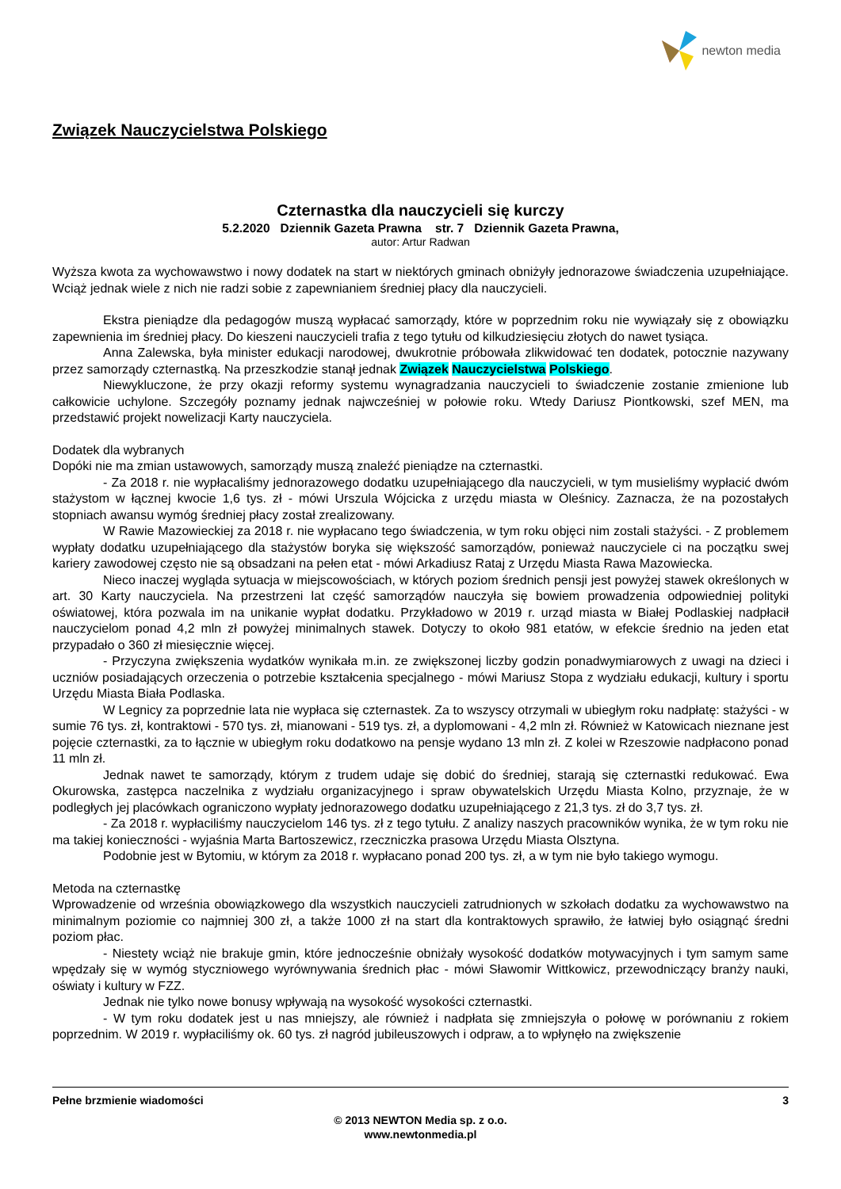newton media
Związek Nauczycielstwa Polskiego
Czternastka dla nauczycieli się kurczy
5.2.2020 Dziennik Gazeta Prawna str. 7 Dziennik Gazeta Prawna,
autor: Artur Radwan
Wyższa kwota za wychowawstwo i nowy dodatek na start w niektórych gminach obniżyły jednorazowe świadczenia uzupełniające. Wciąż jednak wiele z nich nie radzi sobie z zapewnianiem średniej płacy dla nauczycieli.
Ekstra pieniądze dla pedagogów muszą wypłacać samorządy, które w poprzednim roku nie wywiązały się z obowiązku zapewnienia im średniej płacy. Do kieszeni nauczycieli trafia z tego tytułu od kilkudziesięciu złotych do nawet tysiąca.
Anna Zalewska, była minister edukacji narodowej, dwukrotnie próbowała zlikwidować ten dodatek, potocznie nazywany przez samorządy czternastką. Na przeszkodzie stanął jednak Związek Nauczycielstwa Polskiego.
Niewykluczone, że przy okazji reformy systemu wynagradzania nauczycieli to świadczenie zostanie zmienione lub całkowicie uchylone. Szczegóły poznamy jednak najwcześniej w połowie roku. Wtedy Dariusz Piontkowski, szef MEN, ma przedstawić projekt nowelizacji Karty nauczyciela.
Dodatek dla wybranych
Dopóki nie ma zmian ustawowych, samorządy muszą znaleźć pieniądze na czternastki.
- Za 2018 r. nie wypłacaliśmy jednorazowego dodatku uzupełniającego dla nauczycieli, w tym musieliśmy wypłacić dwóm stażystom w łącznej kwocie 1,6 tys. zł - mówi Urszula Wójcicka z urzędu miasta w Oleśnicy. Zaznacza, że na pozostałych stopniach awansu wymóg średniej płacy został zrealizowany.
W Rawie Mazowieckiej za 2018 r. nie wypłacano tego świadczenia, w tym roku objęci nim zostali stażyści. - Z problemem wypłaty dodatku uzupełniającego dla stażystów boryka się większość samorządów, ponieważ nauczyciele ci na początku swej kariery zawodowej często nie są obsadzani na pełen etat - mówi Arkadiusz Rataj z Urzędu Miasta Rawa Mazowiecka.
Nieco inaczej wygląda sytuacja w miejscowościach, w których poziom średnich pensji jest powyżej stawek określonych w art. 30 Karty nauczyciela. Na przestrzeni lat część samorządów nauczyła się bowiem prowadzenia odpowiedniej polityki oświatowej, która pozwala im na unikanie wypłat dodatku. Przykładowo w 2019 r. urząd miasta w Białej Podlaskiej nadpłacił nauczycielom ponad 4,2 mln zł powyżej minimalnych stawek. Dotyczy to około 981 etatów, w efekcie średnio na jeden etat przypadało o 360 zł miesięcznie więcej.
- Przyczyna zwiększenia wydatków wynikała m.in. ze zwiększonej liczby godzin ponadwymiarowych z uwagi na dzieci i uczniów posiadających orzeczenia o potrzebie kształcenia specjalnego - mówi Mariusz Stopa z wydziału edukacji, kultury i sportu Urzędu Miasta Biała Podlaska.
W Legnicy za poprzednie lata nie wypłaca się czternastek. Za to wszyscy otrzymali w ubiegłym roku nadpłatę: stażyści - w sumie 76 tys. zł, kontraktowi - 570 tys. zł, mianowani - 519 tys. zł, a dyplomowani - 4,2 mln zł. Również w Katowicach nieznane jest pojęcie czternastki, za to łącznie w ubiegłym roku dodatkowo na pensje wydano 13 mln zł. Z kolei w Rzeszowie nadpłacono ponad 11 mln zł.
Jednak nawet te samorządy, którym z trudem udaje się dobić do średniej, starają się czternastki redukować. Ewa Okurowska, zastępca naczelnika z wydziału organizacyjnego i spraw obywatelskich Urzędu Miasta Kolno, przyznaje, że w podległych jej placówkach ograniczono wypłaty jednorazowego dodatku uzupełniającego z 21,3 tys. zł do 3,7 tys. zł.
- Za 2018 r. wypłaciliśmy nauczycielom 146 tys. zł z tego tytułu. Z analizy naszych pracowników wynika, że w tym roku nie ma takiej konieczności - wyjaśnia Marta Bartoszewicz, rzeczniczka prasowa Urzędu Miasta Olsztyna.
Podobnie jest w Bytomiu, w którym za 2018 r. wypłacano ponad 200 tys. zł, a w tym nie było takiego wymogu.
Metoda na czternastkę
Wprowadzenie od września obowiązkowego dla wszystkich nauczycieli zatrudnionych w szkołach dodatku za wychowawstwo na minimalnym poziomie co najmniej 300 zł, a także 1000 zł na start dla kontraktowych sprawiło, że łatwiej było osiągnąć średni poziom płac.
- Niestety wciąż nie brakuje gmin, które jednocześnie obniżały wysokość dodatków motywacyjnych i tym samym same wpędzały się w wymóg styczniowego wyrównywania średnich płac - mówi Sławomir Wittkowicz, przewodniczący branży nauki, oświaty i kultury w FZZ.
Jednak nie tylko nowe bonusy wpływają na wysokość wysokości czternastki.
- W tym roku dodatek jest u nas mniejszy, ale również i nadpłata się zmniejszyła o połowę w porównaniu z rokiem poprzednim. W 2019 r. wypłaciliśmy ok. 60 tys. zł nagród jubileuszowych i odpraw, a to wpłynęło na zwiększenie
Pełne brzmienie wiadomości 3
© 2013 NEWTON Media sp. z o.o.
www.newtonmedia.pl